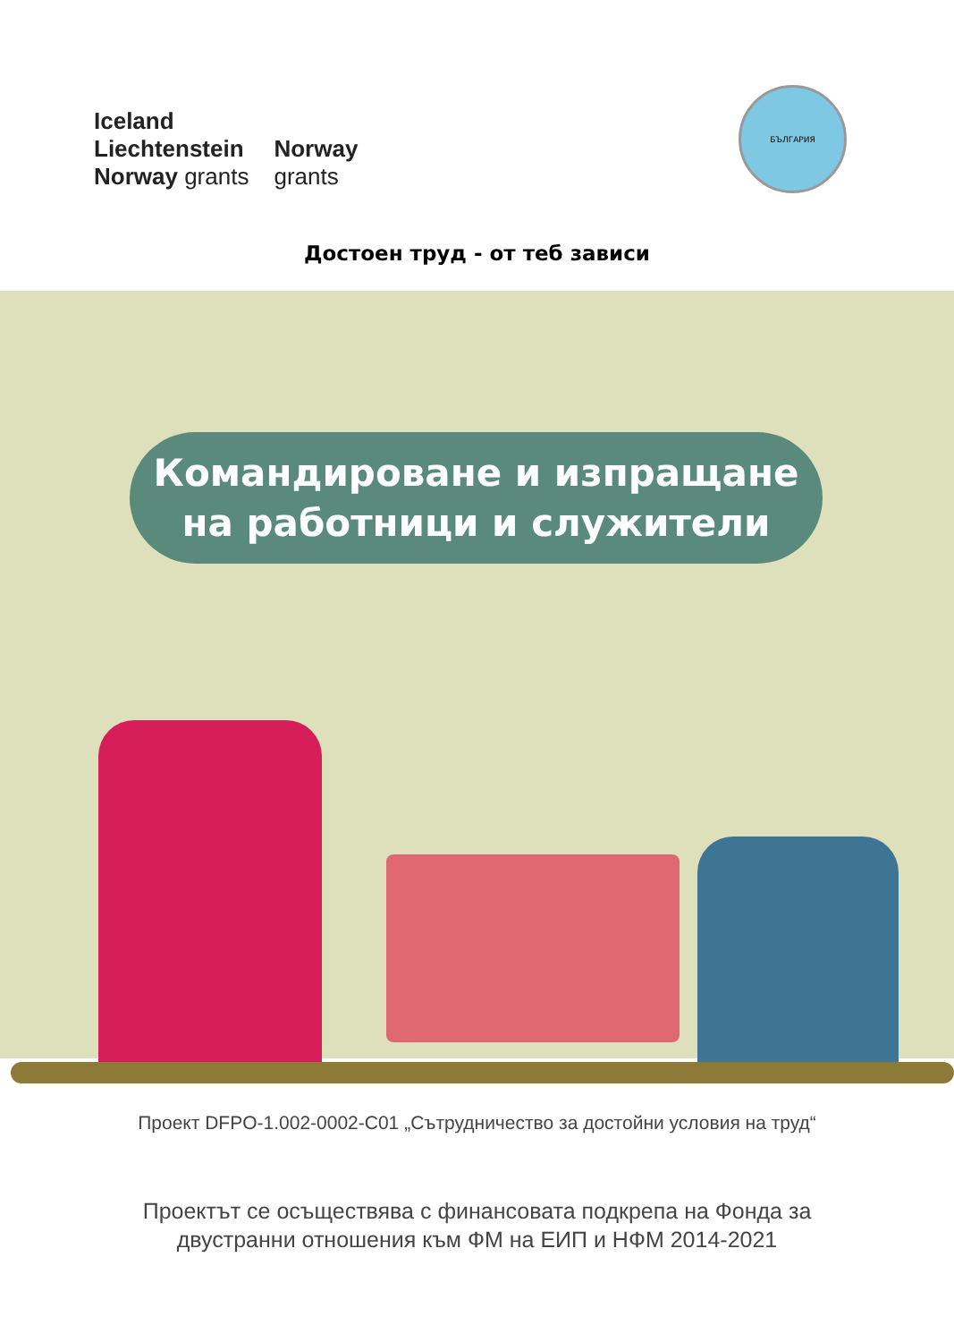Iceland
Liechtenstein
Norway grants
Norway
grants
БЪЛГАРИЯ
Достоен труд - от теб зависи
Командироване и изпращане
на работници и служители
Проект DFPO-1.002-0002-C01 „Сътрудничество за достойни условия на труд“
Проектът се осъществява с финансовата подкрепа на Фонда за
двустранни отношения към ФМ на ЕИП и НФМ 2014-2021